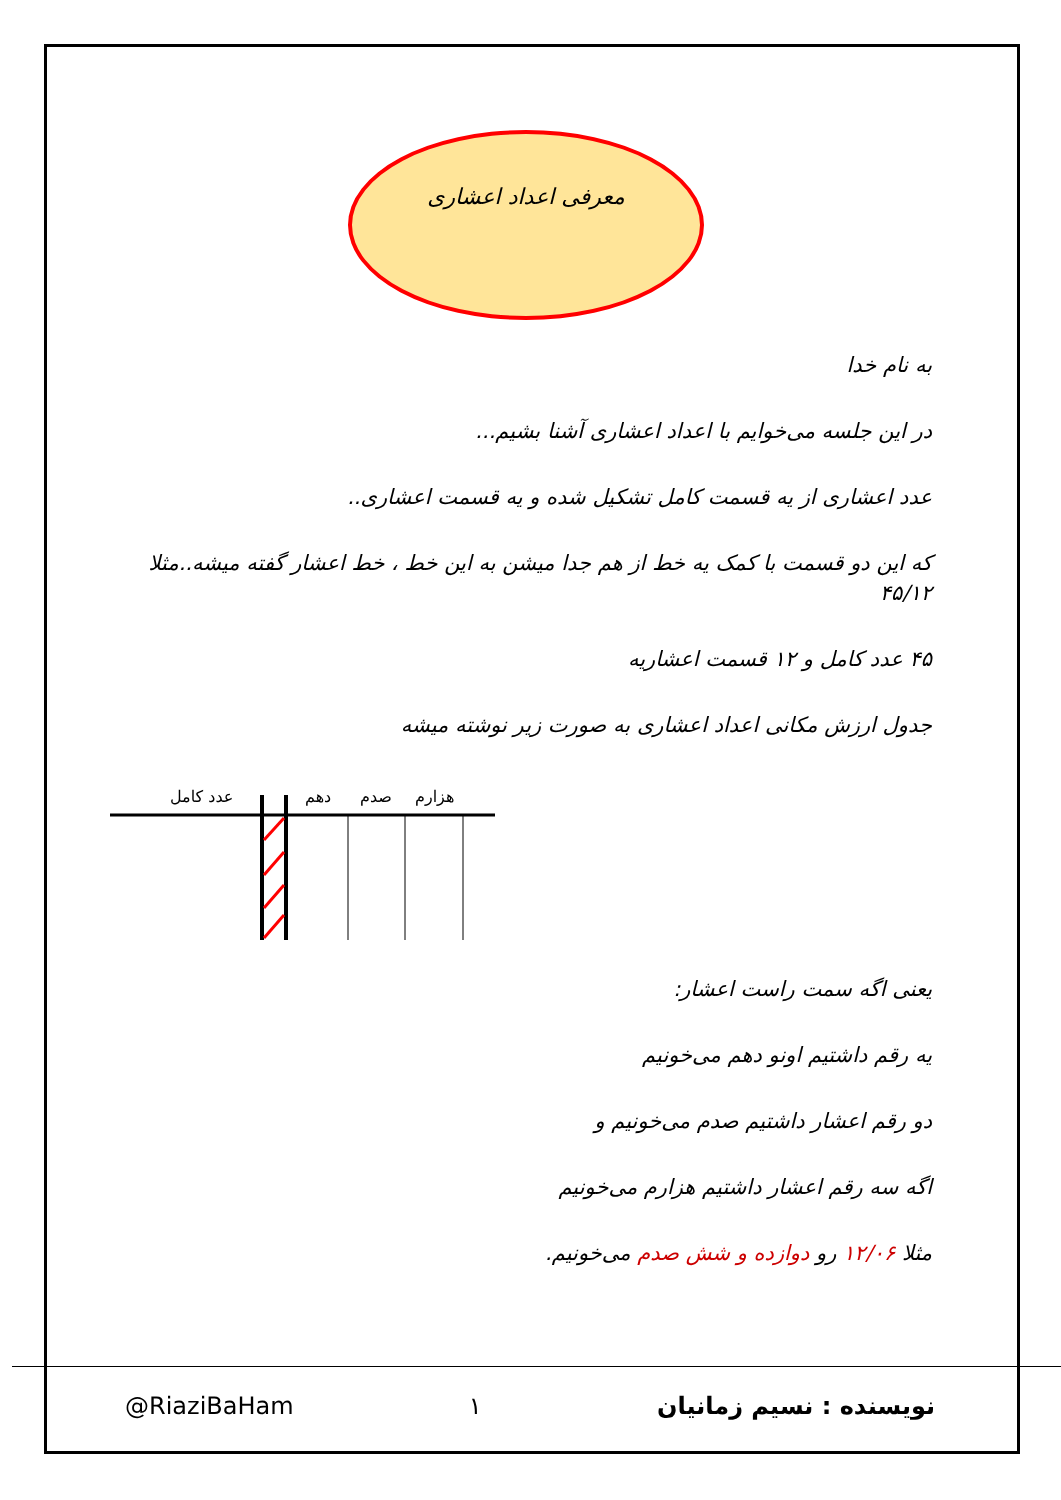معرفی اعداد اعشاری
به نام خدا
در این جلسه می‌خوایم با اعداد اعشاری آشنا بشیم...
عدد اعشاری از یه قسمت کامل تشکیل شده و یه قسمت اعشاری..
که این دو قسمت با کمک یه خط از هم جدا میشن به این خط ، خط اعشار گفته میشه..مثلا ۴۵/۱۲
۴۵ عدد کامل و ۱۲ قسمت اعشاریه
جدول ارزش مکانی اعداد اعشاری به صورت زیر نوشته میشه
عدد کامل
دهم
صدم
هزارم
یعنی اگه سمت راست اعشار:
یه رقم داشتیم اونو دهم می‌خونیم
دو رقم اعشار داشتیم صدم می‌خونیم و
اگه سه رقم اعشار داشتیم هزارم می‌خونیم
مثلا ۱۲/۰۶ رو دوازده و شش صدم می‌خونیم.
@RiaziBaHam ۱ نویسنده : نسیم زمانیان